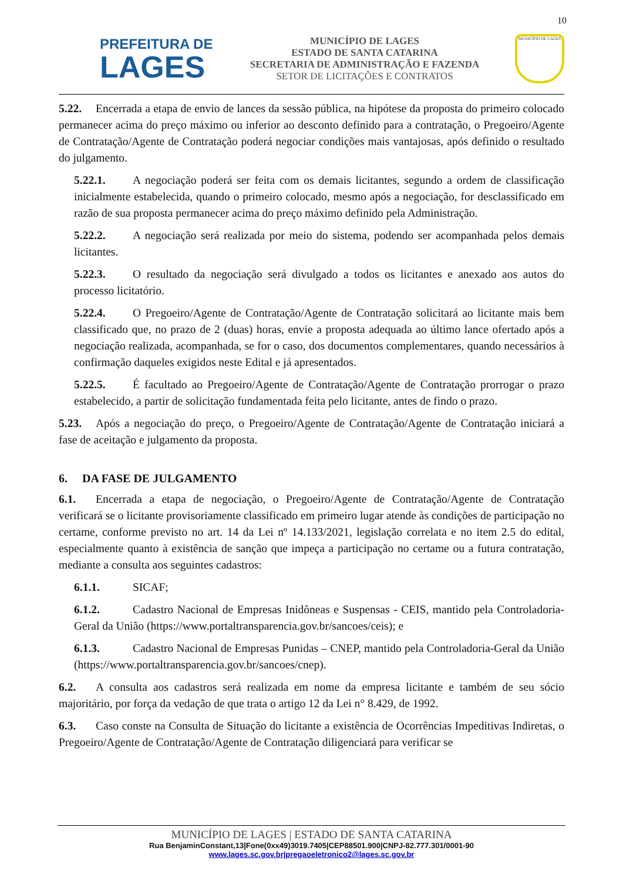10
PREFEITURA DE
LAGES
MUNICÍPIO DE LAGES
ESTADO DE SANTA CATARINA
SECRETARIA DE ADMINISTRAÇÃO E FAZENDA
SETOR DE LICITAÇÕES E CONTRATOS
MUNICÍPIO DE LAGES
5.22. Encerrada a etapa de envio de lances da sessão pública, na hipótese da proposta do primeiro colocado permanecer acima do preço máximo ou inferior ao desconto definido para a contratação, o Pregoeiro/Agente de Contratação/Agente de Contratação poderá negociar condições mais vantajosas, após definido o resultado do julgamento.
5.22.1. A negociação poderá ser feita com os demais licitantes, segundo a ordem de classificação inicialmente estabelecida, quando o primeiro colocado, mesmo após a negociação, for desclassificado em razão de sua proposta permanecer acima do preço máximo definido pela Administração.
5.22.2. A negociação será realizada por meio do sistema, podendo ser acompanhada pelos demais licitantes.
5.22.3. O resultado da negociação será divulgado a todos os licitantes e anexado aos autos do processo licitatório.
5.22.4. O Pregoeiro/Agente de Contratação/Agente de Contratação solicitará ao licitante mais bem classificado que, no prazo de 2 (duas) horas, envie a proposta adequada ao último lance ofertado após a negociação realizada, acompanhada, se for o caso, dos documentos complementares, quando necessários à confirmação daqueles exigidos neste Edital e já apresentados.
5.22.5. É facultado ao Pregoeiro/Agente de Contratação/Agente de Contratação prorrogar o prazo estabelecido, a partir de solicitação fundamentada feita pelo licitante, antes de findo o prazo.
5.23. Após a negociação do preço, o Pregoeiro/Agente de Contratação/Agente de Contratação iniciará a fase de aceitação e julgamento da proposta.
6. DA FASE DE JULGAMENTO
6.1. Encerrada a etapa de negociação, o Pregoeiro/Agente de Contratação/Agente de Contratação verificará se o licitante provisoriamente classificado em primeiro lugar atende às condições de participação no certame, conforme previsto no art. 14 da Lei nº 14.133/2021, legislação correlata e no item 2.5 do edital, especialmente quanto à existência de sanção que impeça a participação no certame ou a futura contratação, mediante a consulta aos seguintes cadastros:
6.1.1. SICAF;
6.1.2. Cadastro Nacional de Empresas Inidôneas e Suspensas - CEIS, mantido pela Controladoria-Geral da União (https://www.portaltransparencia.gov.br/sancoes/ceis); e
6.1.3. Cadastro Nacional de Empresas Punidas – CNEP, mantido pela Controladoria-Geral da União (https://www.portaltransparencia.gov.br/sancoes/cnep).
6.2. A consulta aos cadastros será realizada em nome da empresa licitante e também de seu sócio majoritário, por força da vedação de que trata o artigo 12 da Lei n° 8.429, de 1992.
6.3. Caso conste na Consulta de Situação do licitante a existência de Ocorrências Impeditivas Indiretas, o Pregoeiro/Agente de Contratação/Agente de Contratação diligenciará para verificar se
MUNICÍPIO DE LAGES | ESTADO DE SANTA CATARINA
Rua BenjaminConstant,13|Fone(0xx49)3019.7405|CEP88501.900|CNPJ-82.777.301/0001-90
www.lages.sc.gov.br|pregaoeletronico2@lages.sc.gov.br